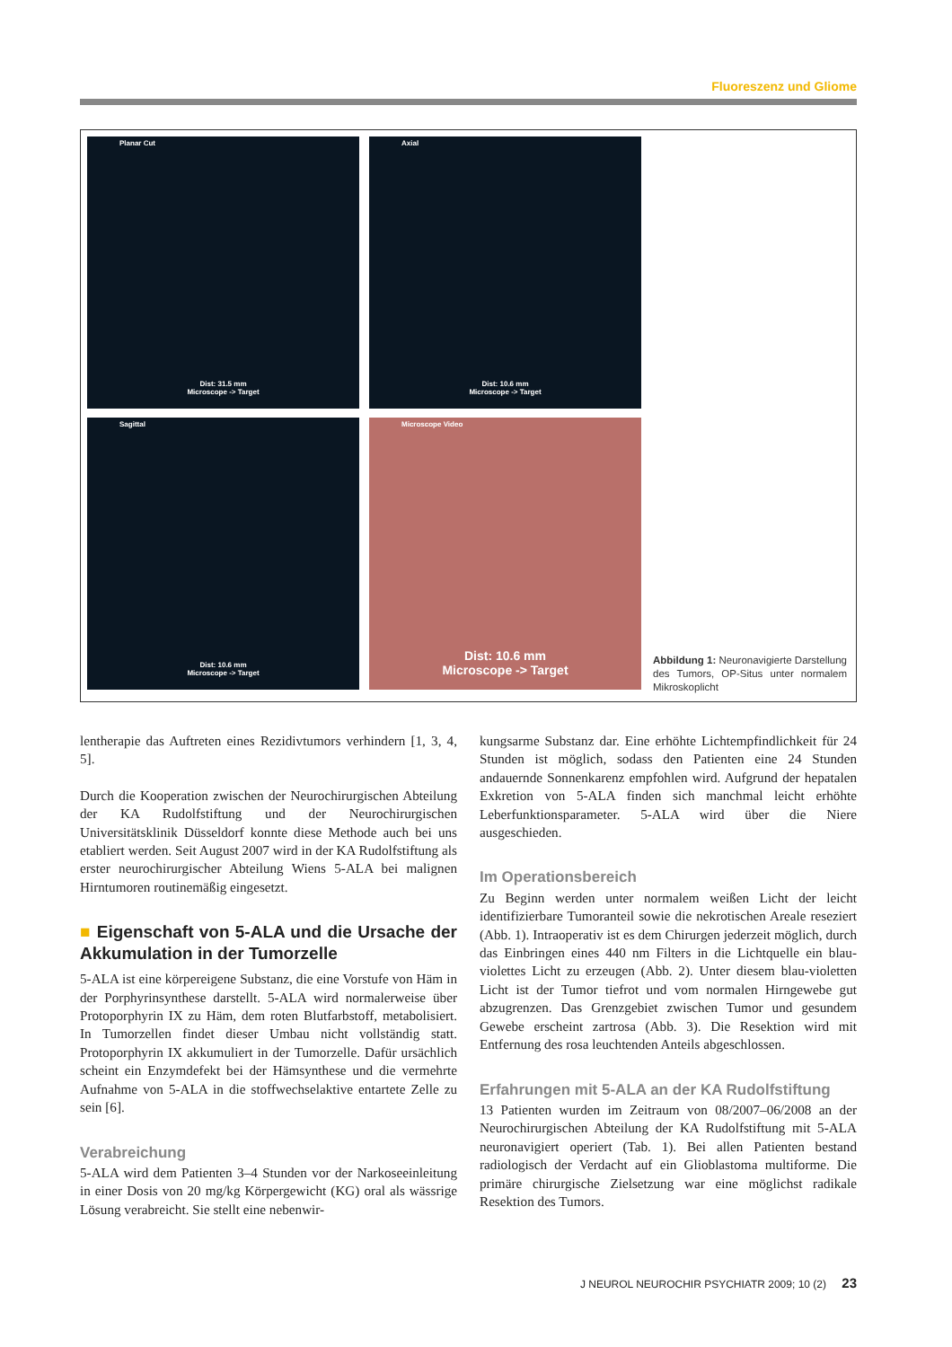Fluoreszenz und Gliome
Planar Cut
Dist: 31.5 mm
Microscope -> Target
Axial
Dist: 10.6 mm
Microscope -> Target
Sagittal
Dist: 10.6 mm
Microscope -> Target
Microscope Video
Dist: 10.6 mm
Microscope -> Target
Abbildung 1: Neuronavigierte Darstellung des Tumors, OP-Situs unter normalem Mikroskoplicht
lentherapie das Auftreten eines Rezidivtumors verhindern [1, 3, 4, 5].
Durch die Kooperation zwischen der Neurochirurgischen Abteilung der KA Rudolfstiftung und der Neurochirurgischen Universitätsklinik Düsseldorf konnte diese Methode auch bei uns etabliert werden. Seit August 2007 wird in der KA Rudolfstiftung als erster neurochirurgischer Abteilung Wiens 5-ALA bei malignen Hirntumoren routinemäßig eingesetzt.
■ Eigenschaft von 5-ALA und die Ursache der Akkumulation in der Tumorzelle
5-ALA ist eine körpereigene Substanz, die eine Vorstufe von Häm in der Porphyrinsynthese darstellt. 5-ALA wird normalerweise über Protoporphyrin IX zu Häm, dem roten Blutfarbstoff, metabolisiert. In Tumorzellen findet dieser Umbau nicht vollständig statt. Protoporphyrin IX akkumuliert in der Tumorzelle. Dafür ursächlich scheint ein Enzymdefekt bei der Hämsynthese und die vermehrte Aufnahme von 5-ALA in die stoffwechselaktive entartete Zelle zu sein [6].
Verabreichung
5-ALA wird dem Patienten 3–4 Stunden vor der Narkoseeinleitung in einer Dosis von 20 mg/kg Körpergewicht (KG) oral als wässrige Lösung verabreicht. Sie stellt eine nebenwir-
kungsarme Substanz dar. Eine erhöhte Lichtempfindlichkeit für 24 Stunden ist möglich, sodass den Patienten eine 24 Stunden andauernde Sonnenkarenz empfohlen wird. Aufgrund der hepatalen Exkretion von 5-ALA finden sich manchmal leicht erhöhte Leberfunktionsparameter. 5-ALA wird über die Niere ausgeschieden.
Im Operationsbereich
Zu Beginn werden unter normalem weißen Licht der leicht identifizierbare Tumoranteil sowie die nekrotischen Areale reseziert (Abb. 1). Intraoperativ ist es dem Chirurgen jederzeit möglich, durch das Einbringen eines 440 nm Filters in die Lichtquelle ein blau-violettes Licht zu erzeugen (Abb. 2). Unter diesem blau-violetten Licht ist der Tumor tiefrot und vom normalen Hirngewebe gut abzugrenzen. Das Grenzgebiet zwischen Tumor und gesundem Gewebe erscheint zartrosa (Abb. 3). Die Resektion wird mit Entfernung des rosa leuchtenden Anteils abgeschlossen.
Erfahrungen mit 5-ALA an der KA Rudolfstiftung
13 Patienten wurden im Zeitraum von 08/2007–06/2008 an der Neurochirurgischen Abteilung der KA Rudolfstiftung mit 5-ALA neuronavigiert operiert (Tab. 1). Bei allen Patienten bestand radiologisch der Verdacht auf ein Glioblastoma multiforme. Die primäre chirurgische Zielsetzung war eine möglichst radikale Resektion des Tumors.
J NEUROL NEUROCHIR PSYCHIATR 2009; 10 (2) 23